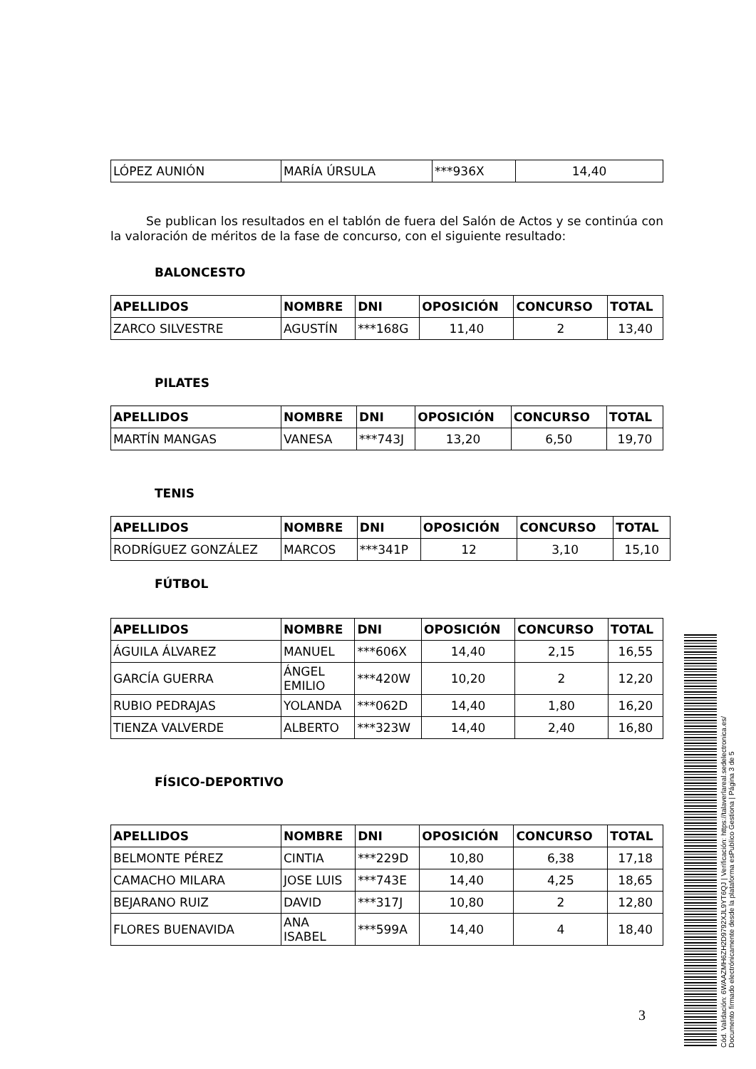| LÓPEZ AUNIÓN | MARÍA ÚRSULA | ***936X | 14,40 |
Se publican los resultados en el tablón de fuera del Salón de Actos y se continúa con la valoración de méritos de la fase de concurso, con el siguiente resultado:
BALONCESTO
| APELLIDOS | NOMBRE | DNI | OPOSICIÓN | CONCURSO | TOTAL |
| --- | --- | --- | --- | --- | --- |
| ZARCO SILVESTRE | AGUSTÍN | ***168G | 11,40 | 2 | 13,40 |
PILATES
| APELLIDOS | NOMBRE | DNI | OPOSICIÓN | CONCURSO | TOTAL |
| --- | --- | --- | --- | --- | --- |
| MARTÍN MANGAS | VANESA | ***743J | 13,20 | 6,50 | 19,70 |
TENIS
| APELLIDOS | NOMBRE | DNI | OPOSICIÓN | CONCURSO | TOTAL |
| --- | --- | --- | --- | --- | --- |
| RODRÍGUEZ GONZÁLEZ | MARCOS | ***341P | 12 | 3,10 | 15,10 |
FÚTBOL
| APELLIDOS | NOMBRE | DNI | OPOSICIÓN | CONCURSO | TOTAL |
| --- | --- | --- | --- | --- | --- |
| ÁGUILA ÁLVAREZ | MANUEL | ***606X | 14,40 | 2,15 | 16,55 |
| GARCÍA GUERRA | ÁNGEL EMILIO | ***420W | 10,20 | 2 | 12,20 |
| RUBIO PEDRAJAS | YOLANDA | ***062D | 14,40 | 1,80 | 16,20 |
| TIENZA VALVERDE | ALBERTO | ***323W | 14,40 | 2,40 | 16,80 |
FÍSICO-DEPORTIVO
| APELLIDOS | NOMBRE | DNI | OPOSICIÓN | CONCURSO | TOTAL |
| --- | --- | --- | --- | --- | --- |
| BELMONTE PÉREZ | CINTIA | ***229D | 10,80 | 6,38 | 17,18 |
| CAMACHO MILARA | JOSE LUIS | ***743E | 14,40 | 4,25 | 18,65 |
| BEJARANO RUIZ | DAVID | ***317J | 10,80 | 2 | 12,80 |
| FLORES BUENAVIDA | ANA ISABEL | ***599A | 14,40 | 4 | 18,40 |
3
Cód. Validación: 6WAAZMH6ZH2D9792XJL9YT6QJ | Verificación: https://talaverlareal.sedelectronica.es/
Documento firmado electrónicamente desde la plataforma esPublico Gestiona | Página 3 de 5